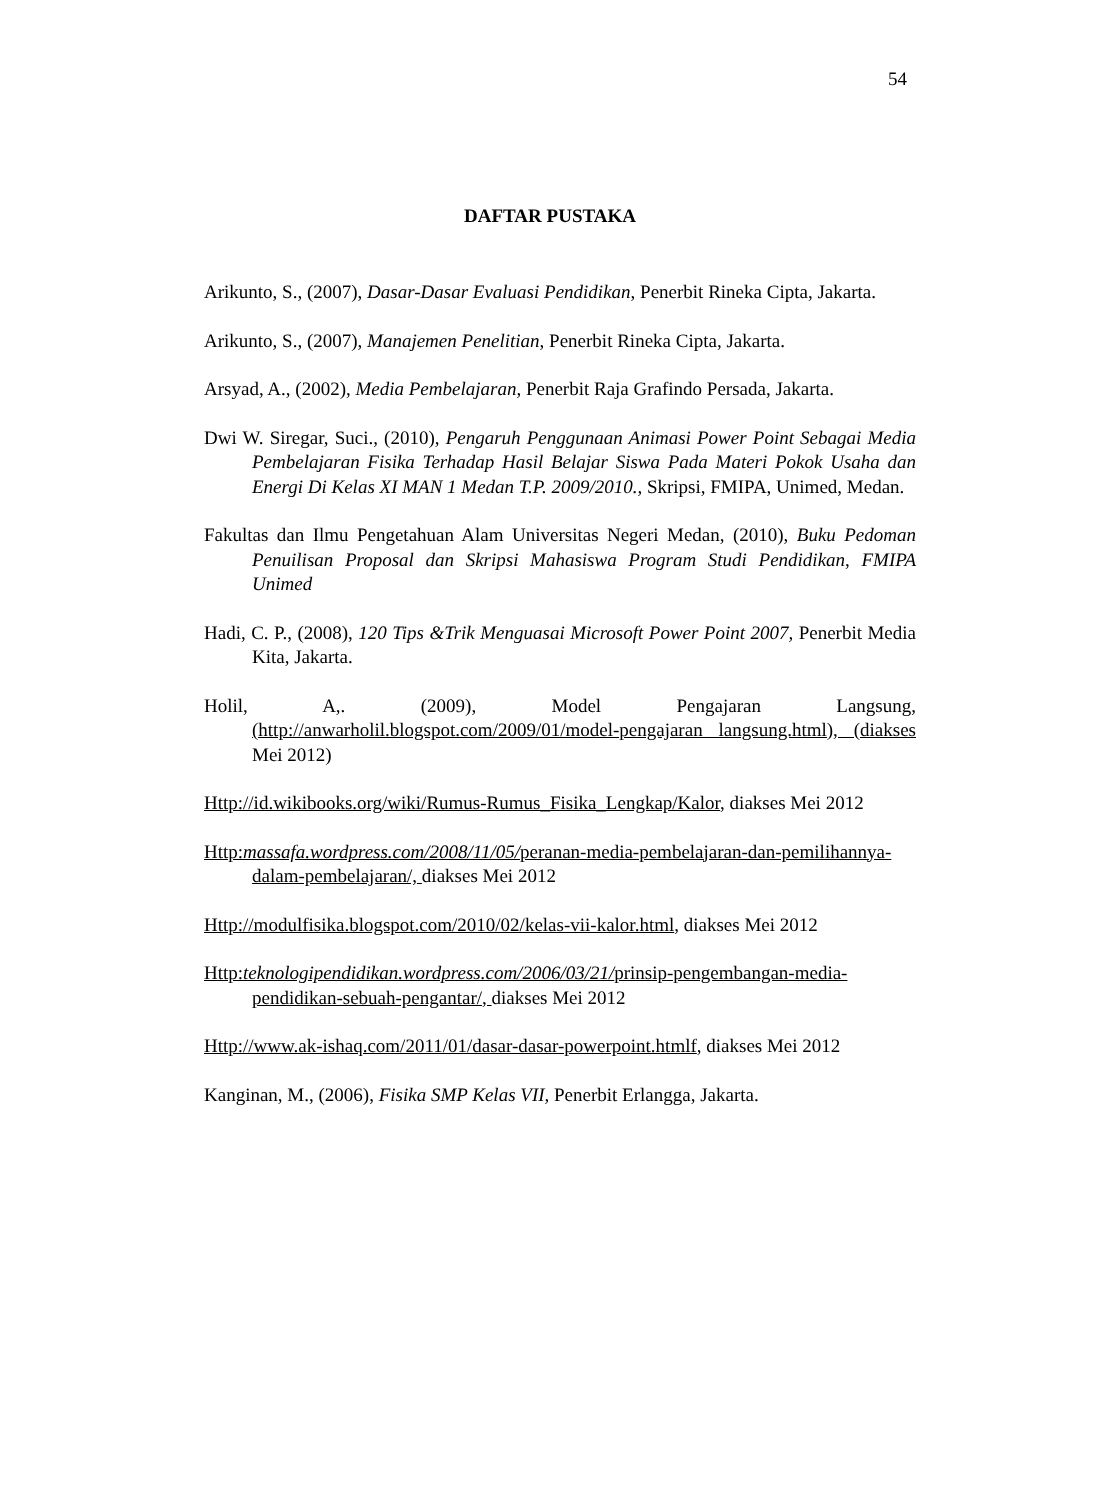54
DAFTAR PUSTAKA
Arikunto, S., (2007), Dasar-Dasar Evaluasi Pendidikan, Penerbit Rineka Cipta, Jakarta.
Arikunto, S., (2007), Manajemen Penelitian, Penerbit Rineka Cipta, Jakarta.
Arsyad, A., (2002), Media Pembelajaran, Penerbit Raja Grafindo Persada, Jakarta.
Dwi W. Siregar, Suci., (2010), Pengaruh Penggunaan Animasi Power Point Sebagai Media Pembelajaran Fisika Terhadap Hasil Belajar Siswa Pada Materi Pokok Usaha dan Energi Di Kelas XI MAN 1 Medan T.P. 2009/2010., Skripsi, FMIPA, Unimed, Medan.
Fakultas dan Ilmu Pengetahuan Alam Universitas Negeri Medan, (2010), Buku Pedoman Penuilisan Proposal dan Skripsi Mahasiswa Program Studi Pendidikan, FMIPA Unimed
Hadi, C. P., (2008), 120 Tips &Trik Menguasai Microsoft Power Point 2007, Penerbit Media Kita, Jakarta.
Holil, A,. (2009), Model Pengajaran Langsung, (http://anwarholil.blogspot.com/2009/01/model-pengajaran langsung.html), (diakses Mei 2012)
Http://id.wikibooks.org/wiki/Rumus-Rumus_Fisika_Lengkap/Kalor, diakses Mei 2012
Http:massafa.wordpress.com/2008/11/05/peranan-media-pembelajaran-dan-pemilihannya-dalam-pembelajaran/, diakses Mei 2012
Http://modulfisika.blogspot.com/2010/02/kelas-vii-kalor.html, diakses Mei 2012
Http:teknologipendidikan.wordpress.com/2006/03/21/prinsip-pengembangan-media-pendidikan-sebuah-pengantar/, diakses Mei 2012
Http://www.ak-ishaq.com/2011/01/dasar-dasar-powerpoint.htmlf, diakses Mei 2012
Kanginan, M., (2006), Fisika SMP Kelas VII, Penerbit Erlangga, Jakarta.